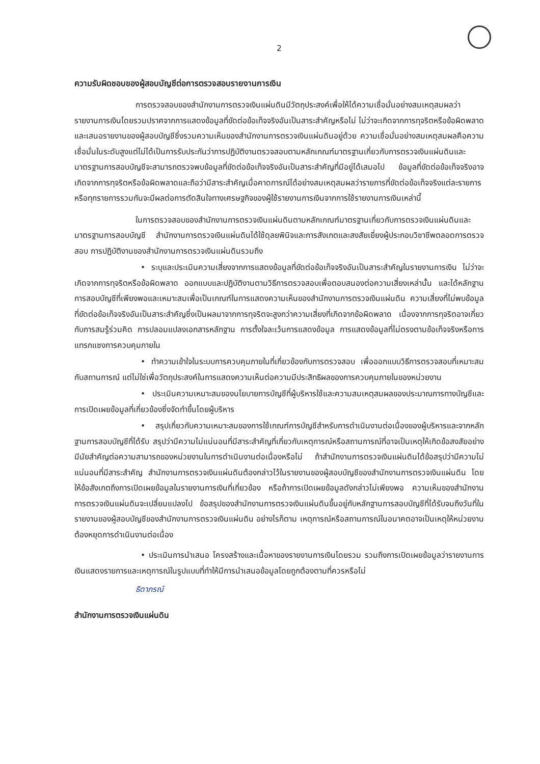2
ความรับผิดชอบของผู้สอบบัญชีต่อการตรวจสอบรายงานการเงิน
การตรวจสอบของสำนักงานการตรวจเงินแผ่นดินมีวัตถุประสงค์เพื่อให้ได้ความเชื่อมั่นอย่างสมเหตุสมผลว่า รายงานการเงินโดยรวมปราศจากการแสดงข้อมูลที่ขัดต่อข้อเท็จจริงอันเป็นสาระสำคัญหรือไม่ ไม่ว่าจะเกิดจากการทุจริตหรือข้อผิดพลาด และเสนอรายงานของผู้สอบบัญชีซึ่งรวมความเห็นของสำนักงานการตรวจเงินแผ่นดินอยู่ด้วย ความเชื่อมั่นอย่างสมเหตุสมผลคือความเชื่อมั่นในระดับสูงแต่ไม่ได้เป็นการรับประกันว่าการปฏิบัติงานตรวจสอบตามหลักเกณฑ์มาตรฐานเกี่ยวกับการตรวจเงินแผ่นดินและมาตรฐานการสอบบัญชีจะสามารถตรวจพบข้อมูลที่ขัดต่อข้อเท็จจริงอันเป็นสาระสำคัญที่มีอยู่ได้เสมอไป ข้อมูลที่ขัดต่อข้อเท็จจริงอาจเกิดจากการทุจริตหรือข้อผิดพลาดและถือว่ามีสาระสำคัญเมื่อคาดการณ์ได้อย่างสมเหตุสมผลว่ารายการที่ขัดต่อข้อเท็จจริงแต่ละรายการหรือทุกรายการรวมกันจะมีผลต่อการตัดสินใจทางเศรษฐกิจของผู้ใช้รายงานการเงินจากการใช้รายงานการเงินเหล่านี้
ในการตรวจสอบของสำนักงานการตรวจเงินแผ่นดินตามหลักเกณฑ์มาตรฐานเกี่ยวกับการตรวจเงินแผ่นดินและมาตรฐานการสอบบัญชี สำนักงานการตรวจเงินแผ่นดินได้ใช้ดุลยพินิจและการสังเกตและสงสัยเยี่ยงผู้ประกอบวิชาชีพตลอดการตรวจสอบ การปฏิบัติงานของสำนักงานการตรวจเงินแผ่นดินรวมถึง
• ระบุและประเมินความเสี่ยงจากการแสดงข้อมูลที่ขัดต่อข้อเท็จจริงอันเป็นสาระสำคัญในรายงานการเงิน ไม่ว่าจะเกิดจากการทุจริตหรือข้อผิดพลาด ออกแบบและปฏิบัติงานตามวิธีการตรวจสอบเพื่อตอบสนองต่อความเสี่ยงเหล่านั้น และได้หลักฐานการสอบบัญชีที่เพียงพอและเหมาะสมเพื่อเป็นเกณฑ์ในการแสดงความเห็นของสำนักงานการตรวจเงินแผ่นดิน ความเสี่ยงที่ไม่พบข้อมูลที่ขัดต่อข้อเท็จจริงอันเป็นสาระสำคัญซึ่งเป็นผลมาจากการทุจริตจะสูงกว่าความเสี่ยงที่เกิดจากข้อผิดพลาด เนื่องจากการทุจริตอาจเกี่ยวกับการสมรู้ร่วมคิด การปลอมแปลงเอกสารหลักฐาน การตั้งใจละเว้นการแสดงข้อมูล การแสดงข้อมูลที่ไม่ตรงตามข้อเท็จจริงหรือการแทรกแซงการควบคุมภายใน
• ทำความเข้าใจในระบบการควบคุมภายในที่เกี่ยวข้องกับการตรวจสอบ เพื่อออกแบบวิธีการตรวจสอบที่เหมาะสมกับสถานการณ์ แต่ไม่ใช่เพื่อวัตถุประสงค์ในการแสดงความเห็นต่อความมีประสิทธิผลของการควบคุมภายในของหน่วยงาน
• ประเมินความเหมาะสมของนโยบายการบัญชีที่ผู้บริหารใช้และความสมเหตุสมผลของประมาณการทางบัญชีและการเปิดเผยข้อมูลที่เกี่ยวข้องซึ่งจัดทำขึ้นโดยผู้บริหาร
• สรุปเกี่ยวกับความเหมาะสมของการใช้เกณฑ์การบัญชีสำหรับการดำเนินงานต่อเนื่องของผู้บริหารและจากหลักฐานการสอบบัญชีที่ได้รับ สรุปว่ามีความไม่แน่นอนที่มีสาระสำคัญที่เกี่ยวกับเหตุการณ์หรือสถานการณ์ที่อาจเป็นเหตุให้เกิดข้อสงสัยอย่างมีนัยสำคัญต่อความสามารถของหน่วยงานในการดำเนินงานต่อเนื่องหรือไม่ ถ้าสำนักงานการตรวจเงินแผ่นดินได้ข้อสรุปว่ามีความไม่แน่นอนที่มีสาระสำคัญ สำนักงานการตรวจเงินแผ่นดินต้องกล่าวไว้ในรายงานของผู้สอบบัญชีของสำนักงานการตรวจเงินแผ่นดิน โดยให้ข้อสังเกตถึงการเปิดเผยข้อมูลในรายงานการเงินที่เกี่ยวข้อง หรือถ้าการเปิดเผยข้อมูลดังกล่าวไม่เพียงพอ ความเห็นของสำนักงานการตรวจเงินแผ่นดินจะเปลี่ยนแปลงไป ข้อสรุปของสำนักงานการตรวจเงินแผ่นดินขึ้นอยู่กับหลักฐานการสอบบัญชีที่ได้รับจนถึงวันที่ในรายงานของผู้สอบบัญชีของสำนักงานการตรวจเงินแผ่นดิน อย่างไรก็ตาม เหตุการณ์หรือสถานการณ์ในอนาคตอาจเป็นเหตุให้หน่วยงานต้องหยุดการดำเนินงานต่อเนื่อง
• ประเมินการนำเสนอ โครงสร้างและเนื้อหาของรายงานการเงินโดยรวม รวมถึงการเปิดเผยข้อมูลว่ารายงานการเงินแสดงรายการและเหตุการณ์ในรูปแบบที่ทำให้มีการนำเสนอข้อมูลโดยถูกต้องตามที่ควรหรือไม่
ธิดาภรณ์
สำนักงานการตรวจเงินแผ่นดิน